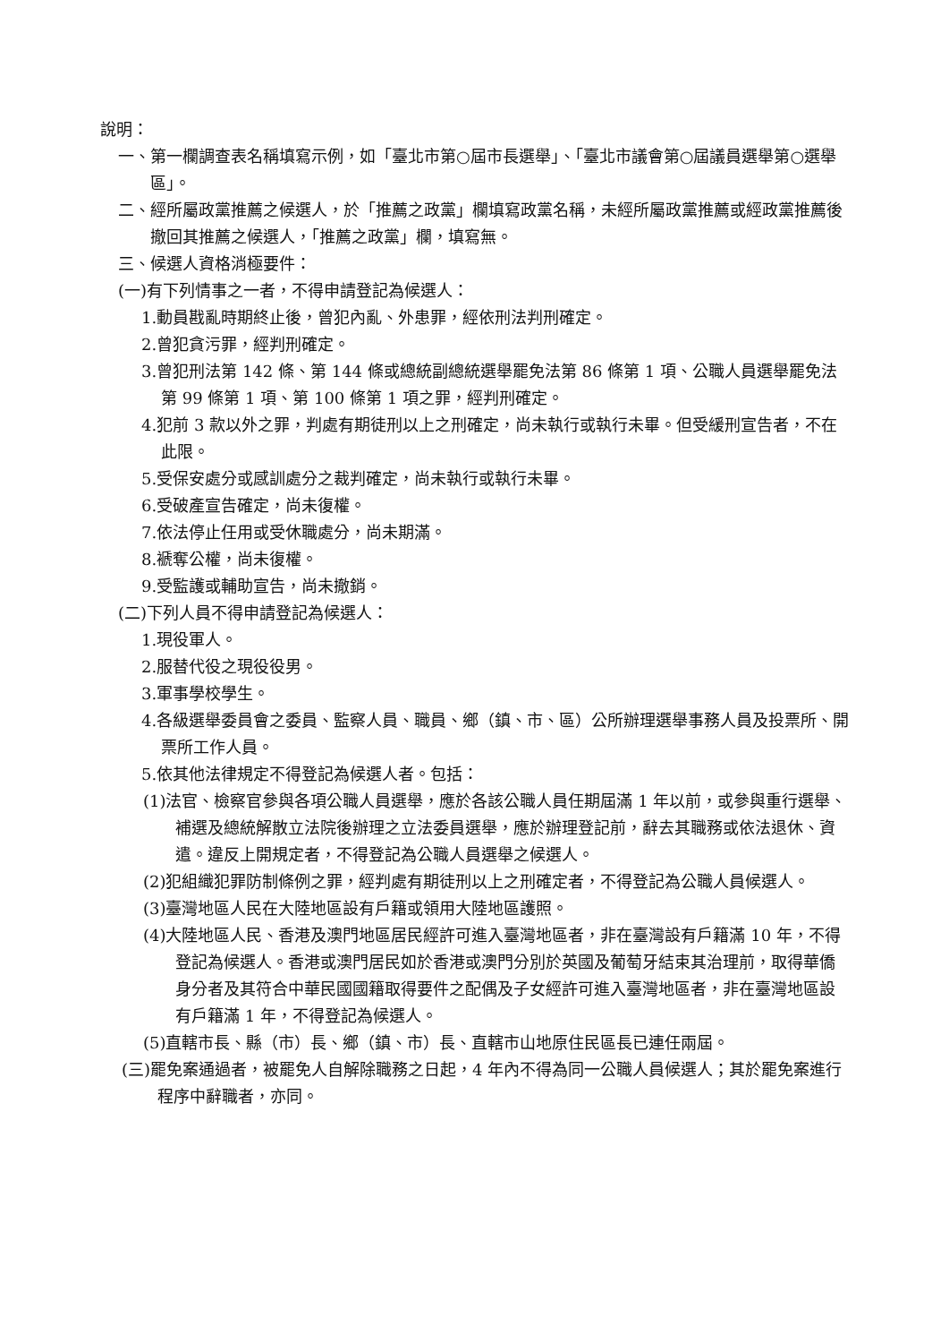說明：
一、第一欄調查表名稱填寫示例，如「臺北市第○屆市長選舉」、「臺北市議會第○屆議員選舉第○選舉區」。
二、經所屬政黨推薦之候選人，於「推薦之政黨」欄填寫政黨名稱，未經所屬政黨推薦或經政黨推薦後撤回其推薦之候選人，「推薦之政黨」欄，填寫無。
三、候選人資格消極要件：
(一)有下列情事之一者，不得申請登記為候選人：
1.動員戡亂時期終止後，曾犯內亂、外患罪，經依刑法判刑確定。
2.曾犯貪污罪，經判刑確定。
3.曾犯刑法第 142 條、第 144 條或總統副總統選舉罷免法第 86 條第 1 項、公職人員選舉罷免法第 99 條第 1 項、第 100 條第 1 項之罪，經判刑確定。
4.犯前 3 款以外之罪，判處有期徒刑以上之刑確定，尚未執行或執行未畢。但受緩刑宣告者，不在此限。
5.受保安處分或感訓處分之裁判確定，尚未執行或執行未畢。
6.受破產宣告確定，尚未復權。
7.依法停止任用或受休職處分，尚未期滿。
8.褫奪公權，尚未復權。
9.受監護或輔助宣告，尚未撤銷。
(二)下列人員不得申請登記為候選人：
1.現役軍人。
2.服替代役之現役役男。
3.軍事學校學生。
4.各級選舉委員會之委員、監察人員、職員、鄉（鎮、市、區）公所辦理選舉事務人員及投票所、開票所工作人員。
5.依其他法律規定不得登記為候選人者。包括：
(1)法官、檢察官參與各項公職人員選舉，應於各該公職人員任期屆滿 1 年以前，或參與重行選舉、補選及總統解散立法院後辦理之立法委員選舉，應於辦理登記前，辭去其職務或依法退休、資遣。違反上開規定者，不得登記為公職人員選舉之候選人。
(2)犯組織犯罪防制條例之罪，經判處有期徒刑以上之刑確定者，不得登記為公職人員候選人。
(3)臺灣地區人民在大陸地區設有戶籍或領用大陸地區護照。
(4)大陸地區人民、香港及澳門地區居民經許可進入臺灣地區者，非在臺灣設有戶籍滿 10 年，不得登記為候選人。香港或澳門居民如於香港或澳門分別於英國及葡萄牙結束其治理前，取得華僑身分者及其符合中華民國國籍取得要件之配偶及子女經許可進入臺灣地區者，非在臺灣地區設有戶籍滿 1 年，不得登記為候選人。
(5)直轄市長、縣（市）長、鄉（鎮、市）長、直轄市山地原住民區長已連任兩屆。
(三)罷免案通過者，被罷免人自解除職務之日起，4 年內不得為同一公職人員候選人；其於罷免案進行程序中辭職者，亦同。